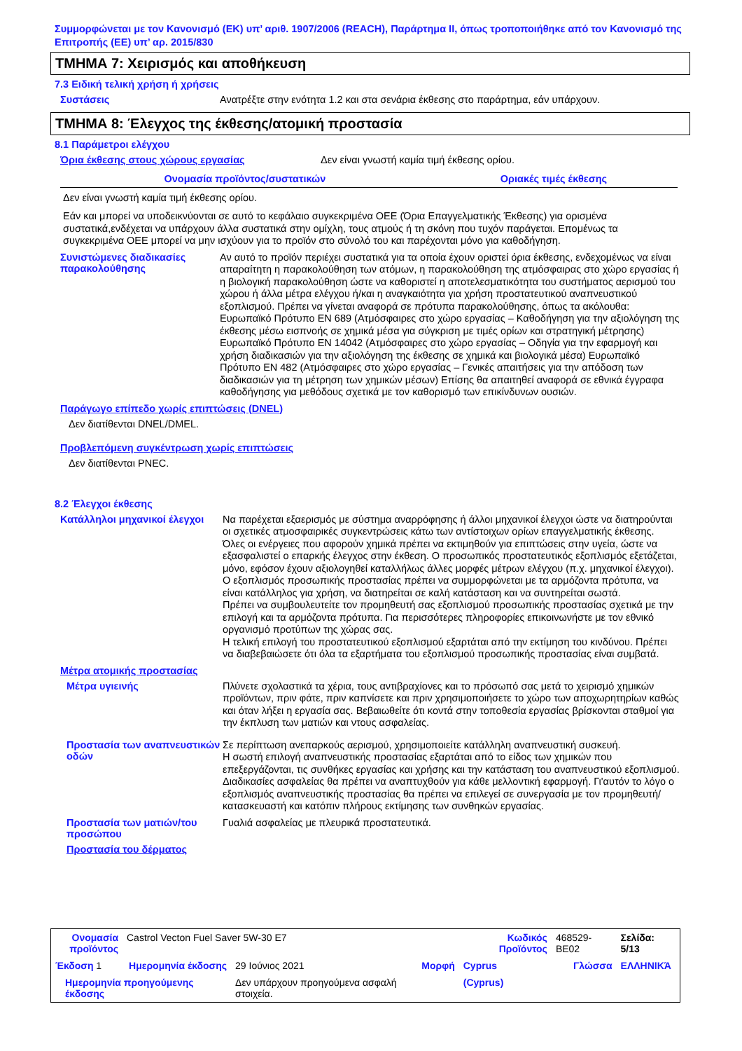Συμμορφώνεται με τον Κανονισμό (ΕΚ) υπ’ αριθ. 1907/2006 (REACH), Παράρτημα II, όπως τροποποιήθηκε από τον Κανονισμό της Επιτροπής (ΕΕ) υπ’ αρ. 2015/830
ΤΜΗΜΑ 7: Χειρισμός και αποθήκευση
7.3 Ειδική τελική χρήση ή χρήσεις
Συστάσεις
Ανατρέξτε στην ενότητα 1.2 και στα σενάρια έκθεσης στο παράρτημα, εάν υπάρχουν.
ΤΜΗΜΑ 8: Έλεγχος της έκθεσης/ατομική προστασία
8.1 Παράμετροι ελέγχου
Όρια έκθεσης στους χώρους εργασίας
Δεν είναι γνωστή καμία τιμή έκθεσης ορίου.
| Ονομασία προϊόντος/συστατικών | Οριακές τιμές έκθεσης |
| --- | --- |
| Δεν είναι γνωστή καμία τιμή έκθεσης ορίου. | |
Εάν και μπορεί να υποδεικνύονται σε αυτό το κεφάλαιο συγκεκριμένα ΟΕΕ (Όρια Επαγγελματικής Έκθεσης) για ορισμένα συστατικά,ενδέχεται να υπάρχουν άλλα συστατικά στην ομίχλη, τους ατμούς ή τη σκόνη που τυχόν παράγεται. Επομένως τα συγκεκριμένα ΟΕΕ μπορεί να μην ισχύουν για το προϊόν στο σύνολό του και παρέχονται μόνο για καθοδήγηση.
Συνιστώμενες διαδικασίες παρακολούθησης
Αν αυτό το προϊόν περιέχει συστατικά για τα οποία έχουν οριστεί όρια έκθεσης, ενδεχομένως να είναι απαραίτητη η παρακολούθηση των ατόμων, η παρακολούθηση της ατμόσφαιρας στο χώρο εργασίας ή η βιολογική παρακολούθηση ώστε να καθοριστεί η αποτελεσματικότητα του συστήματος αερισμού του χώρου ή άλλα μέτρα ελέγχου ή/και η αναγκαιότητα για χρήση προστατευτικού αναπνευστικού εξοπλισμού. Πρέπει να γίνεται αναφορά σε πρότυπα παρακολούθησης, όπως τα ακόλουθα: Ευρωπαϊκό Πρότυπο EN 689 (Ατμόσφαιρες στο χώρο εργασίας – Καθοδήγηση για την αξιολόγηση της έκθεσης μέσω εισπνοής σε χημικά μέσα για σύγκριση με τιμές ορίων και στρατηγική μέτρησης) Ευρωπαϊκό Πρότυπο EN 14042 (Ατμόσφαιρες στο χώρο εργασίας – Οδηγία για την εφαρμογή και χρήση διαδικασιών για την αξιολόγηση της έκθεσης σε χημικά και βιολογικά μέσα) Ευρωπαϊκό Πρότυπο EN 482 (Ατμόσφαιρες στο χώρο εργασίας – Γενικές απαιτήσεις για την απόδοση των διαδικασιών για τη μέτρηση των χημικών μέσων) Επίσης θα απαιτηθεί αναφορά σε εθνικά έγγραφα καθοδήγησης για μεθόδους σχετικά με τον καθορισμό των επικίνδυνων ουσιών.
Παράγωγο επίπεδο χωρίς επιπτώσεις (DNEL)
Δεν διατίθενται DNEL/DMEL.
Προβλεπόμενη συγκέντρωση χωρίς επιπτώσεις
Δεν διατίθενται PNEC.
8.2 Έλεγχοι έκθεσης
Κατάλληλοι μηχανικοί έλεγχοι
Να παρέχεται εξαερισμός με σύστημα αναρρόφησης ή άλλοι μηχανικοί έλεγχοι ώστε να διατηρούνται οι σχετικές ατμοσφαιρικές συγκεντρώσεις κάτω των αντίστοιχων ορίων επαγγελματικής έκθεσης.
Όλες οι ενέργειες που αφορούν χημικά πρέπει να εκτιμηθούν για επιπτώσεις στην υγεία, ώστε να εξασφαλιστεί ο επαρκής έλεγχος στην έκθεση. Ο προσωπικός προστατευτικός εξοπλισμός εξετάζεται, μόνο, εφόσον έχουν αξιολογηθεί καταλλήλως άλλες μορφές μέτρων ελέγχου (π.χ. μηχανικοί έλεγχοι). Ο εξοπλισμός προσωπικής προστασίας πρέπει να συμμορφώνεται με τα αρμόζοντα πρότυπα, να είναι κατάλληλος για χρήση, να διατηρείται σε καλή κατάσταση και να συντηρείται σωστά.
Πρέπει να συμβουλευτείτε τον προμηθευτή σας εξοπλισμού προσωπικής προστασίας σχετικά με την επιλογή και τα αρμόζοντα πρότυπα. Για περισσότερες πληροφορίες επικοινωνήστε με τον εθνικό οργανισμό προτύπων της χώρας σας.
Η τελική επιλογή του προστατευτικού εξοπλισμού εξαρτάται από την εκτίμηση του κινδύνου. Πρέπει να διαβεβαιώσετε ότι όλα τα εξαρτήματα του εξοπλισμού προσωπικής προστασίας είναι συμβατά.
Μέτρα ατομικής προστασίας
Μέτρα υγιεινής
Πλύνετε σχολαστικά τα χέρια, τους αντιβραχίονες και το πρόσωπό σας μετά το χειρισμό χημικών προϊόντων, πριν φάτε, πριν καπνίσετε και πριν χρησιμοποιήσετε το χώρο των αποχωρητηρίων καθώς και όταν λήξει η εργασία σας. Βεβαιωθείτε ότι κοντά στην τοποθεσία εργασίας βρίσκονται σταθμοί για την έκπλυση των ματιών και ντους ασφαλείας.
Προστασία των αναπνευστικών οδών
Σε περίπτωση ανεπαρκούς αερισμού, χρησιμοποιείτε κατάλληλη αναπνευστική συσκευή.
Η σωστή επιλογή αναπνευστικής προστασίας εξαρτάται από το είδος των χημικών που επεξεργάζονται, τις συνθήκες εργασίας και χρήσης και την κατάσταση του αναπνευστικού εξοπλισμού. Διαδικασίες ασφαλείας θα πρέπει να αναπτυχθούν για κάθε μελλοντική εφαρμογή. Γι'αυτόν το λόγο ο εξοπλισμός αναπνευστικής προστασίας θα πρέπει να επιλεγεί σε συνεργασία με τον προμηθευτή/κατασκευαστή και κατόπιν πλήρους εκτίμησης των συνθηκών εργασίας.
Προστασία των ματιών/του προσώπου
Γυαλιά ασφαλείας με πλευρικά προστατευτικά.
Προστασία του δέρματος
| Ονομασία προϊόντος | Castrol Vecton Fuel Saver 5W-30 E7 | | | Κωδικός Προϊόντος | 468529-BE02 | Σελίδα: 5/13 |
| Έκδοση 1 | Ημερομηνία έκδοσης | 29 Ιούνιος 2021 | Μορφή | Cyprus | Γλώσσα | ΕΛΛΗΝΙΚΆ |
| Ημερομηνία προηγούμενης έκδοσης | | Δεν υπάρχουν προηγούμενα ασφαλή στοιχεία. | | (Cyprus) | | |